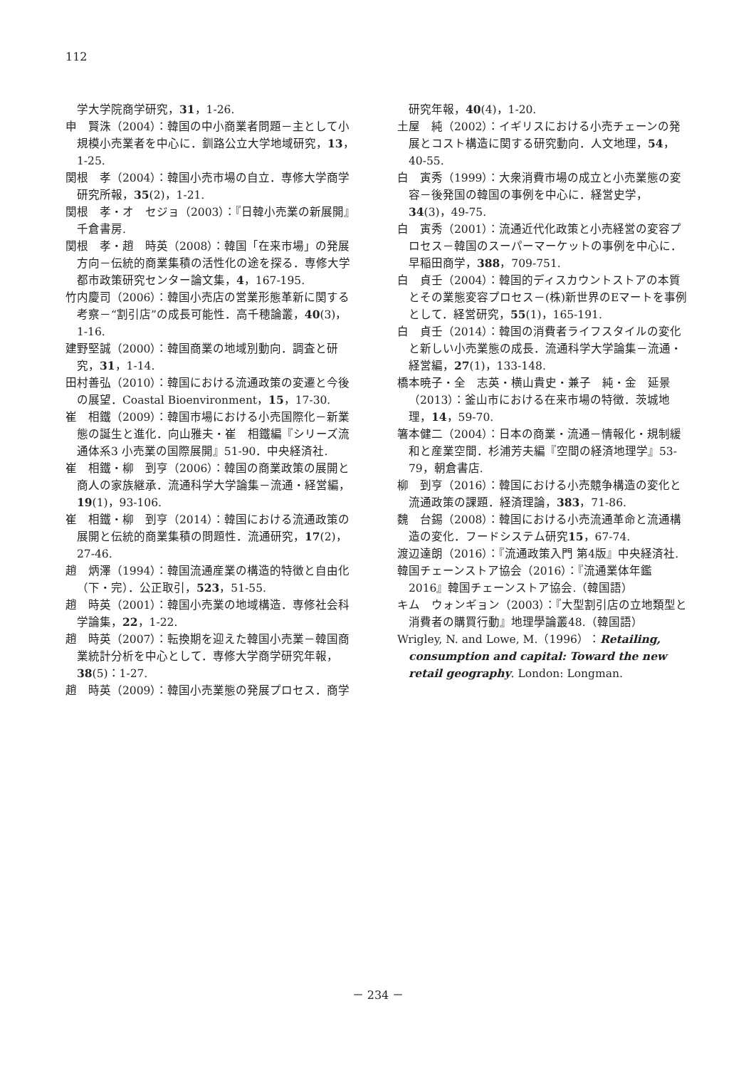112
学大学院商学研究，31，1-26.
申　賢洙（2004）：韓国の中小商業者問題－主として小規模小売業者を中心に．釧路公立大学地域研究，13，1-25.
関根　孝（2004）：韓国小売市場の自立．専修大学商学研究所報，35(2)，1-21.
関根　孝・オ　セジョ（2003）：『日韓小売業の新展開』千倉書房.
関根　孝・趙　時英（2008）：韓国「在来市場」の発展方向－伝統的商業集積の活性化の途を探る．専修大学都市政策研究センター論文集，4，167-195.
竹内慶司（2006）：韓国小売店の営業形態革新に関する考察－“割引店”の成長可能性．高千穂論叢，40(3)，1-16.
建野堅誠（2000）：韓国商業の地域別動向．調査と研究，31，1-14.
田村善弘（2010）：韓国における流通政策の変遷と今後の展望．Coastal Bioenvironment，15，17-30.
崔　相鐵（2009）：韓国市場における小売国際化－新業態の誕生と進化．向山雅夫・崔　相鐵編『シリーズ流通体系3 小売業の国際展開』51-90．中央経済社.
崔　相鐵・柳　到亨（2006）：韓国の商業政策の展開と商人の家族継承．流通科学大学論集－流通・経営編，19(1)，93-106.
崔　相鐵・柳　到亨（2014）：韓国における流通政策の展開と伝統的商業集積の問題性．流通研究，17(2)，27-46.
趙　炳澤（1994）：韓国流通産業の構造的特徴と自由化（下・完）．公正取引，523，51-55.
趙　時英（2001）：韓国小売業の地域構造．専修社会科学論集，22，1-22.
趙　時英（2007）：転換期を迎えた韓国小売業－韓国商業統計分析を中心として．専修大学商学研究年報，38(5)：1-27.
趙　時英（2009）：韓国小売業態の発展プロセス．商学
研究年報，40(4)，1-20.
土屋　純（2002）：イギリスにおける小売チェーンの発展とコスト構造に関する研究動向．人文地理，54，40-55.
白　寅秀（1999）：大衆消費市場の成立と小売業態の変容－後発国の韓国の事例を中心に．経営史学，34(3)，49-75.
白　寅秀（2001）：流通近代化政策と小売経営の変容プロセス－韓国のスーパーマーケットの事例を中心に．早稲田商学，388，709-751.
白　貞壬（2004）：韓国的ディスカウントストアの本質とその業態変容プロセス－(株)新世界のEマートを事例として．経営研究，55(1)，165-191.
白　貞壬（2014）：韓国の消費者ライフスタイルの変化と新しい小売業態の成長．流通科学大学論集－流通・経営編，27(1)，133-148.
橋本暁子・全　志英・横山貴史・兼子　純・金　延景（2013）：釜山市における在来市場の特徴．茨城地理，14，59-70.
箸本健二（2004）：日本の商業・流通－情報化・規制緩和と産業空間．杉浦芳夫編『空間の経済地理学』53-79，朝倉書店.
柳　到亨（2016）：韓国における小売競争構造の変化と流通政策の課題．経済理論，383，71-86.
魏　台錫（2008）：韓国における小売流通革命と流通構造の変化．フードシステム研究15，67-74.
渡辺達朗（2016）：『流通政策入門 第4版』中央経済社.
韓国チェーンストア協会（2016）：『流通業体年鑑2016』韓国チェーンストア協会.（韓国語）
キム　ウォンギョン（2003）：『大型割引店の立地類型と消費者の購買行動』地理學論叢48.（韓国語）
Wrigley, N. and Lowe, M.（1996）：Retailing, consumption and capital: Toward the new retail geography. London: Longman.
－ 234 －